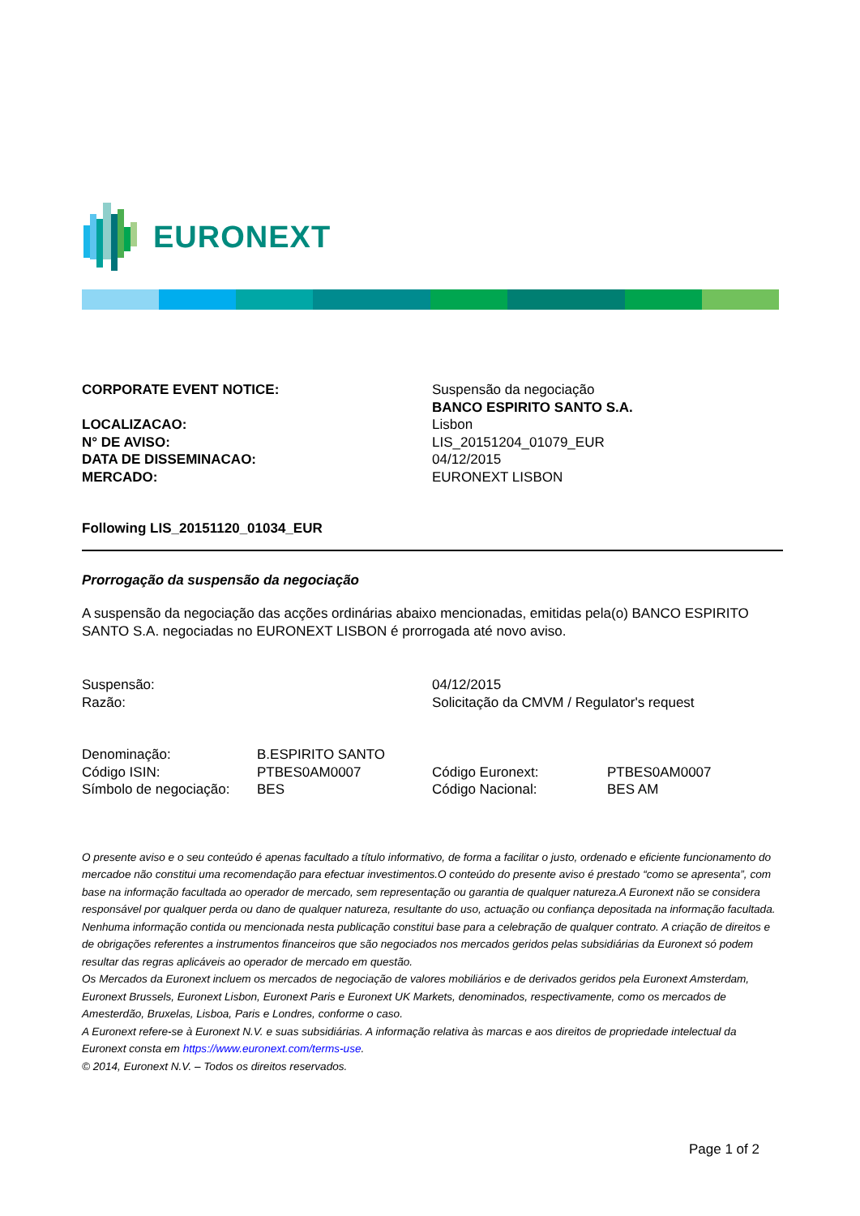EURONEXT
| CORPORATE EVENT NOTICE: | Suspensão da negociação BANCO ESPIRITO SANTO S.A. |
| LOCALIZACAO: N° DE AVISO: DATA DE DISSEMINACAO: MERCADO: | Lisbon LIS_20151204_01079_EUR 04/12/2015 EURONEXT LISBON |
Following LIS_20151120_01034_EUR
Prorrogação da suspensão da negociação
A suspensão da negociação das acções ordinárias abaixo mencionadas, emitidas pela(o) BANCO ESPIRITO SANTO S.A. negociadas no EURONEXT LISBON é prorrogada até novo aviso.
| Suspensão: | 04/12/2015 |
| Razão: | Solicitação da CMVM / Regulator's request |
| Denominação: | B.ESPIRITO SANTO | | |
| Código ISIN: | PTBES0AM0007 | Código Euronext: | PTBES0AM0007 |
| Símbolo de negociação: | BES | Código Nacional: | BES AM |
O presente aviso e o seu conteúdo é apenas facultado a título informativo, de forma a facilitar o justo, ordenado e eficiente funcionamento do mercadoe não constitui uma recomendação para efectuar investimentos.O conteúdo do presente aviso é prestado “como se apresenta”, com base na informação facultada ao operador de mercado, sem representação ou garantia de qualquer natureza.A Euronext não se considera responsável por qualquer perda ou dano de qualquer natureza, resultante do uso, actuação ou confiança depositada na informação facultada. Nenhuma informação contida ou mencionada nesta publicação constitui base para a celebração de qualquer contrato. A criação de direitos e de obrigações referentes a instrumentos financeiros que são negociados nos mercados geridos pelas subsidiárias da Euronext só podem resultar das regras aplicáveis ao operador de mercado em questão.
Os Mercados da Euronext incluem os mercados de negociação de valores mobiliários e de derivados geridos pela Euronext Amsterdam, Euronext Brussels, Euronext Lisbon, Euronext Paris e Euronext UK Markets, denominados, respectivamente, como os mercados de Amesterdão, Bruxelas, Lisboa, Paris e Londres, conforme o caso.
A Euronext refere-se à Euronext N.V. e suas subsidiárias. A informação relativa às marcas e aos direitos de propriedade intelectual da Euronext consta em https://www.euronext.com/terms-use.
© 2014, Euronext N.V. – Todos os direitos reservados.
Page 1 of 2